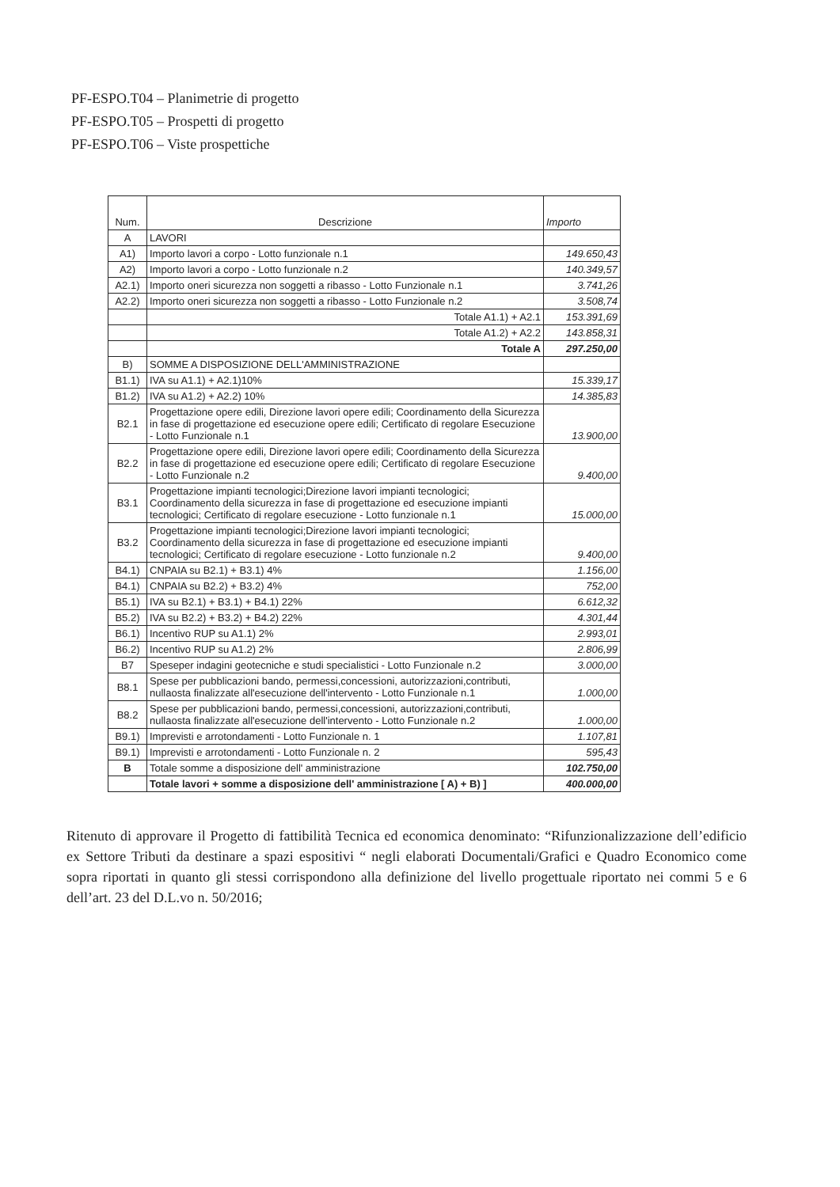PF-ESPO.T04 – Planimetrie di progetto
PF-ESPO.T05 – Prospetti di progetto
PF-ESPO.T06 – Viste prospettiche
| Num. | Descrizione | Importo |
| --- | --- | --- |
| A | LAVORI | |
| A1) | Importo lavori a corpo - Lotto funzionale n.1 | 149.650,43 |
| A2) | Importo lavori a corpo - Lotto funzionale n.2 | 140.349,57 |
| A2.1) | Importo oneri sicurezza non soggetti a ribasso - Lotto Funzionale n.1 | 3.741,26 |
| A2.2) | Importo oneri sicurezza non soggetti a ribasso - Lotto Funzionale n.2 | 3.508,74 |
| | Totale A1.1) + A2.1 | 153.391,69 |
| | Totale A1.2) + A2.2 | 143.858,31 |
| | Totale A | 297.250,00 |
| B) | SOMME A DISPOSIZIONE DELL'AMMINISTRAZIONE | |
| B1.1) | IVA su A1.1) + A2.1)10% | 15.339,17 |
| B1.2) | IVA su A1.2) + A2.2) 10% | 14.385,83 |
| B2.1 | Progettazione opere edili, Direzione lavori opere edili; Coordinamento della Sicurezza in fase di progettazione ed esecuzione opere edili; Certificato di regolare Esecuzione - Lotto Funzionale n.1 | 13.900,00 |
| B2.2 | Progettazione opere edili, Direzione lavori opere edili; Coordinamento della Sicurezza in fase di progettazione ed esecuzione opere edili; Certificato di regolare Esecuzione - Lotto Funzionale n.2 | 9.400,00 |
| B3.1 | Progettazione impianti tecnologici;Direzione lavori impianti tecnologici; Coordinamento della sicurezza in fase di progettazione ed esecuzione impianti tecnologici; Certificato di regolare esecuzione - Lotto funzionale n.1 | 15.000,00 |
| B3.2 | Progettazione impianti tecnologici;Direzione lavori impianti tecnologici; Coordinamento della sicurezza in fase di progettazione ed esecuzione impianti tecnologici; Certificato di regolare esecuzione - Lotto funzionale n.2 | 9.400,00 |
| B4.1) | CNPAIA su B2.1) + B3.1) 4% | 1.156,00 |
| B4.1) | CNPAIA su B2.2) + B3.2) 4% | 752,00 |
| B5.1) | IVA su B2.1) + B3.1) + B4.1) 22% | 6.612,32 |
| B5.2) | IVA su B2.2) + B3.2) + B4.2) 22% | 4.301,44 |
| B6.1) | Incentivo RUP su A1.1) 2% | 2.993,01 |
| B6.2) | Incentivo RUP su A1.2) 2% | 2.806,99 |
| B7 | Speseper indagini geotecniche e studi specialistici - Lotto Funzionale n.2 | 3.000,00 |
| B8.1 | Spese per pubblicazioni bando, permessi,concessioni, autorizzazioni,contributi, nullaosta finalizzate all'esecuzione dell'intervento - Lotto Funzionale n.1 | 1.000,00 |
| B8.2 | Spese per pubblicazioni bando, permessi,concessioni, autorizzazioni,contributi, nullaosta finalizzate all'esecuzione dell'intervento - Lotto Funzionale n.2 | 1.000,00 |
| B9.1) | Imprevisti e arrotondamenti - Lotto Funzionale n. 1 | 1.107,81 |
| B9.1) | Imprevisti e arrotondamenti - Lotto Funzionale n. 2 | 595,43 |
| B | Totale somme a disposizione dell' amministrazione | 102.750,00 |
| | Totale lavori + somme a disposizione dell' amministrazione [ A) + B) ] | 400.000,00 |
Ritenuto di approvare il Progetto di fattibilità Tecnica ed economica denominato: “Rifunzionalizzazione dell’edificio ex Settore Tributi da destinare a spazi espositivi “ negli elaborati Documentali/Grafici e Quadro Economico come sopra riportati in quanto gli stessi corrispondono alla definizione del livello progettuale riportato nei commi 5 e 6 dell’art. 23 del D.L.vo n. 50/2016;